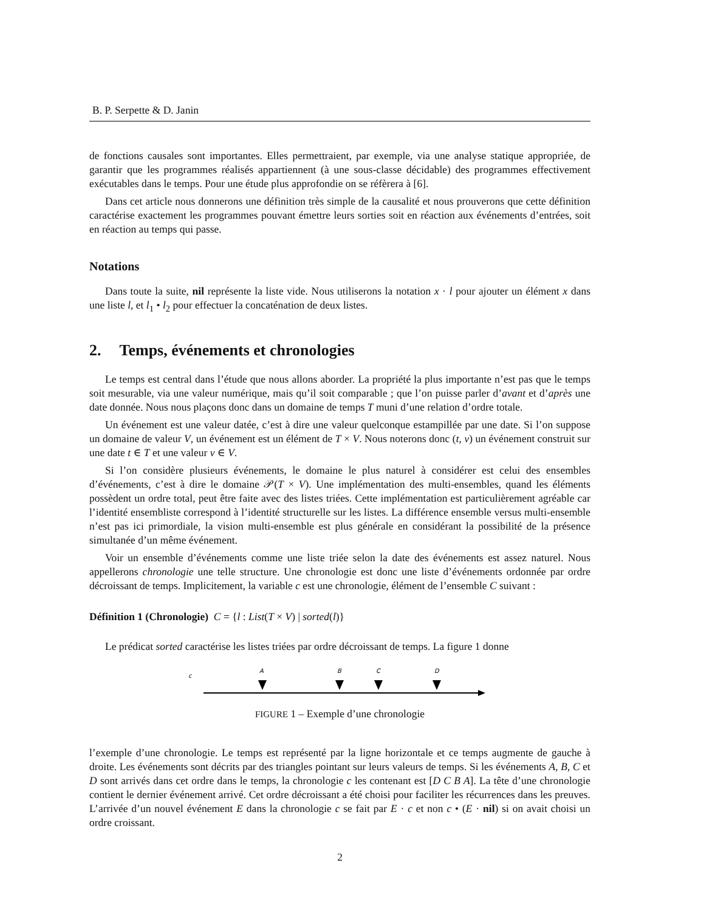B. P. Serpette & D. Janin
de fonctions causales sont importantes. Elles permettraient, par exemple, via une analyse statique appropriée, de garantir que les programmes réalisés appartiennent (à une sous-classe décidable) des programmes effectivement exécutables dans le temps. Pour une étude plus approfondie on se réfèrera à [6].
Dans cet article nous donnerons une définition très simple de la causalité et nous prouverons que cette définition caractérise exactement les programmes pouvant émettre leurs sorties soit en réaction aux événements d’entrées, soit en réaction au temps qui passe.
Notations
Dans toute la suite, nil représente la liste vide. Nous utiliserons la notation x · l pour ajouter un élément x dans une liste l, et l<sub>1</sub> • l<sub>2</sub> pour effectuer la concaténation de deux listes.
2. Temps, événements et chronologies
Le temps est central dans l’étude que nous allons aborder. La propriété la plus importante n’est pas que le temps soit mesurable, via une valeur numérique, mais qu’il soit comparable ; que l’on puisse parler d’avant et d’après une date donnée. Nous nous plaçons donc dans un domaine de temps T muni d’une relation d’ordre totale.
Un événement est une valeur datée, c’est à dire une valeur quelconque estampillée par une date. Si l’on suppose un domaine de valeur V, un événement est un élément de T × V. Nous noterons donc (t, v) un événement construit sur une date t ∈ T et une valeur v ∈ V.
Si l’on considère plusieurs événements, le domaine le plus naturel à considérer est celui des ensembles d’événements, c’est à dire le domaine 𝒫(T × V). Une implémentation des multi-ensembles, quand les éléments possèdent un ordre total, peut être faite avec des listes triées. Cette implémentation est particulièrement agréable car l’identité ensembliste correspond à l’identité structurelle sur les listes. La différence ensemble versus multi-ensemble n’est pas ici primordiale, la vision multi-ensemble est plus générale en considérant la possibilité de la présence simultanée d’un même événement.
Voir un ensemble d’événements comme une liste triée selon la date des événements est assez naturel. Nous appellerons chronologie une telle structure. Une chronologie est donc une liste d’événements ordonnée par ordre décroissant de temps. Implicitement, la variable c est une chronologie, élément de l’ensemble C suivant :
Définition 1 (Chronologie) C = {l : List(T × V) | sorted(l)}
Le prédicat sorted caractérise les listes triées par ordre décroissant de temps. La figure 1 donne
c
A
B
C
D
FIGURE 1 – Exemple d’une chronologie
l’exemple d’une chronologie. Le temps est représenté par la ligne horizontale et ce temps augmente de gauche à droite. Les événements sont décrits par des triangles pointant sur leurs valeurs de temps. Si les événements A, B, C et D sont arrivés dans cet ordre dans le temps, la chronologie c les contenant est [D C B A]. La tête d’une chronologie contient le dernier événement arrivé. Cet ordre décroissant a été choisi pour faciliter les récurrences dans les preuves. L’arrivée d’un nouvel événement E dans la chronologie c se fait par E · c et non c • (E · nil) si on avait choisi un ordre croissant.
2